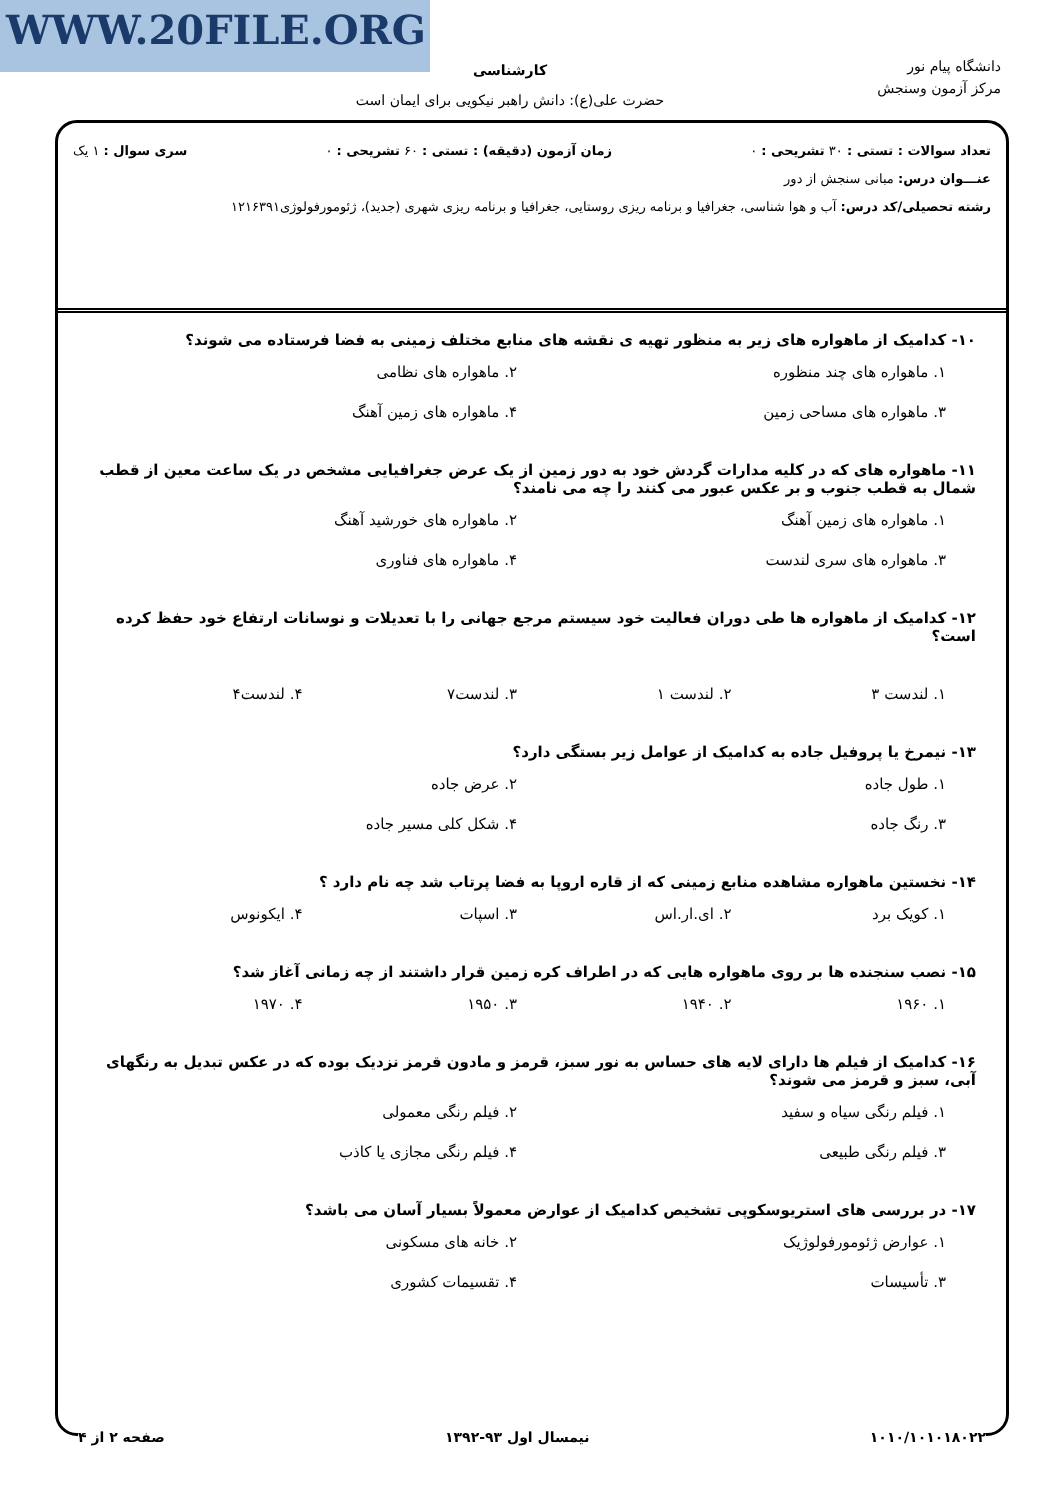WWW.20FILE.ORG
دانشگاه پیام نور
مرکز آزمون وسنجش
کارشناسی
حضرت علی(ع): دانش راهبر نیکویی برای ایمان است
تعداد سوالات : تستی : ۳۰ تشریحی : ۰ زمان آزمون (دقیقه) : تستی : ۶۰ تشریحی : ۰ سری سوال : ۱ یک
عنـــوان درس: مبانی سنجش از دور
رشته تحصیلی/کد درس: آب و هوا شناسی، جغرافیا و برنامه ریزی روستایی، جغرافیا و برنامه ریزی شهری (جدید)، ژئومورفولوژی۱۲۱۶۳۹۱
۱۰- کدامیک از ماهواره های زیر به منظور تهیه ی نقشه های منابع مختلف زمینی به فضا فرستاده می شوند؟
۱. ماهواره های چند منظوره ۲. ماهواره های نظامی ۳. ماهواره های مساحی زمین ۴. ماهواره های زمین آهنگ
۱۱- ماهواره های که در کلیه مدارات گردش خود به دور زمین از یک عرض جغرافیایی مشخص در یک ساعت معین از قطب شمال به قطب جنوب و بر عکس عبور می کنند را چه می نامند؟
۱. ماهواره های زمین آهنگ ۲. ماهواره های خورشید آهنگ ۳. ماهواره های سری لندست ۴. ماهواره های فناوری
۱۲- کدامیک از ماهواره ها طی دوران فعالیت خود سیستم مرجع جهانی را با تعدیلات و نوسانات ارتفاع خود حفظ کرده است؟
۱. لندست ۳ ۲. لندست ۱ ۳. لندست۷ ۴. لندست۴
۱۳- نیمرخ یا پروفیل جاده به کدامیک از عوامل زیر بستگی دارد؟
۱. طول جاده ۲. عرض جاده ۳. رنگ جاده ۴. شکل کلی مسیر جاده
۱۴- نخستین ماهواره مشاهده منابع زمینی که از قاره اروپا به فضا پرتاب شد چه نام دارد ؟
۱. کویک برد ۲. ای.ار.اس ۳. اسپات ۴. ایکونوس
۱۵- نصب سنجنده ها بر روی ماهواره هایی که در اطراف کره زمین قرار داشتند از چه زمانی آغاز شد؟
۱. ۱۹۶۰ ۲. ۱۹۴۰ ۳. ۱۹۵۰ ۴. ۱۹۷۰
۱۶- کدامیک از فیلم ها دارای لایه های حساس به نور سبز، قرمز و مادون قرمز نزدیک بوده که در عکس تبدیل به رنگهای آبی، سبز و قرمز می شوند؟
۱. فیلم رنگی سیاه و سفید ۲. فیلم رنگی معمولی ۳. فیلم رنگی طبیعی ۴. فیلم رنگی مجازی یا کاذب
۱۷- در بررسی های استریوسکوپی تشخیص کدامیک از عوارض معمولاً بسیار آسان می باشد؟
۱. عوارض ژئومورفولوژیک ۲. خانه های مسکونی ۳. تأسیسات ۴. تقسیمات کشوری
۱۰۱۰/۱۰۱۰۱۸۰۲۲ نیمسال اول ۹۳-۱۳۹۲ صفحه ۲ از ۴